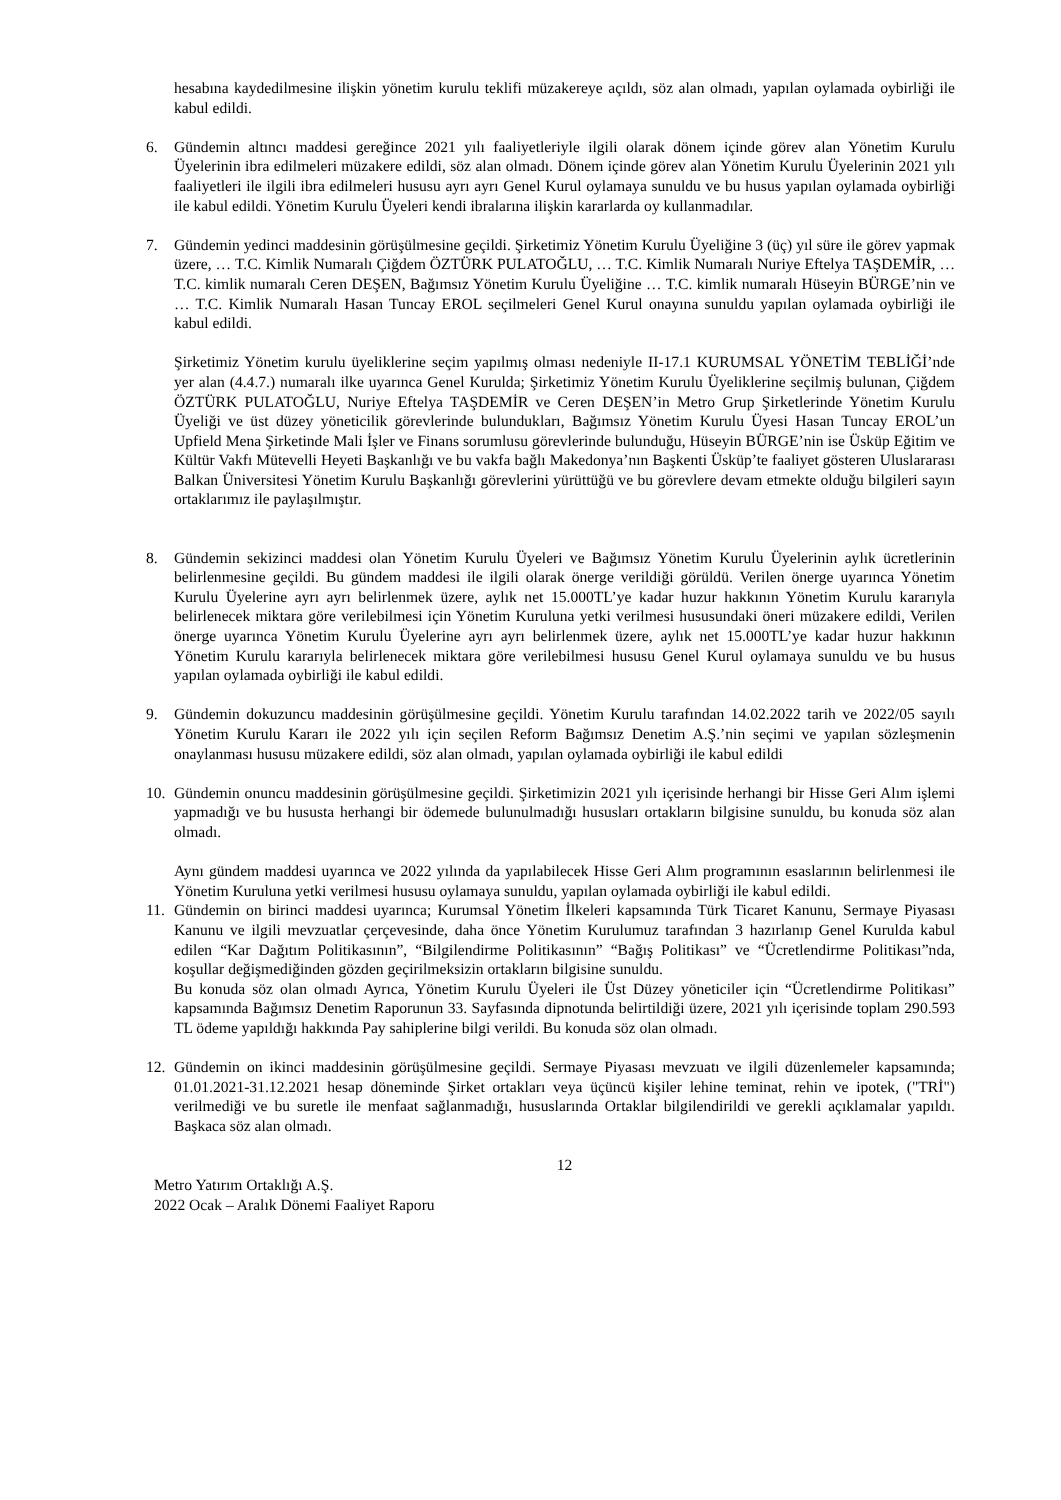hesabına kaydedilmesine ilişkin yönetim kurulu teklifi müzakereye açıldı, söz alan olmadı, yapılan oylamada oybirliği ile kabul edildi.
6. Gündemin altıncı maddesi gereğince 2021 yılı faaliyetleriyle ilgili olarak dönem içinde görev alan Yönetim Kurulu Üyelerinin ibra edilmeleri müzakere edildi, söz alan olmadı. Dönem içinde görev alan Yönetim Kurulu Üyelerinin 2021 yılı faaliyetleri ile ilgili ibra edilmeleri hususu ayrı ayrı Genel Kurul oylamaya sunuldu ve bu husus yapılan oylamada oybirliği ile kabul edildi. Yönetim Kurulu Üyeleri kendi ibralarına ilişkin kararlarda oy kullanmadılar.
7. Gündemin yedinci maddesinin görüşülmesine geçildi. Şirketimiz Yönetim Kurulu Üyeliğine 3 (üç) yıl süre ile görev yapmak üzere, … T.C. Kimlik Numaralı Çiğdem ÖZTÜRK PULATOĞLU, … T.C. Kimlik Numaralı Nuriye Eftelya TAŞDEMİR, … T.C. kimlik numaralı Ceren DEŞEN, Bağımsız Yönetim Kurulu Üyeliğine … T.C. kimlik numaralı Hüseyin BÜRGE’nin ve … T.C. Kimlik Numaralı Hasan Tuncay EROL seçilmeleri Genel Kurul onayına sunuldu yapılan oylamada oybirliği ile kabul edildi.
Şirketimiz Yönetim kurulu üyeliklerine seçim yapılmış olması nedeniyle II-17.1 KURUMSAL YÖNETİM TEBLİĞİ’nde yer alan (4.4.7.) numaralı ilke uyarınca Genel Kurulda; Şirketimiz Yönetim Kurulu Üyeliklerine seçilmiş bulunan, Çiğdem ÖZTÜRK PULATOĞLU, Nuriye Eftelya TAŞDEMİR ve Ceren DEŞEN’in Metro Grup Şirketlerinde Yönetim Kurulu Üyeliği ve üst düzey yöneticilik görevlerinde bulundukları, Bağımsız Yönetim Kurulu Üyesi Hasan Tuncay EROL’un Upfield Mena Şirketinde Mali İşler ve Finans sorumlusu görevlerinde bulunduğu, Hüseyin BÜRGE’nin ise Üsküp Eğitim ve Kültür Vakfı Mütevelli Heyeti Başkanlığı ve bu vakfa bağlı Makedonya’nın Başkenti Üsküp’te faaliyet gösteren Uluslararası Balkan Üniversitesi Yönetim Kurulu Başkanlığı görevlerini yürüttüğü ve bu görevlere devam etmekte olduğu bilgileri sayın ortaklarımız ile paylaşılmıştır.
8. Gündemin sekizinci maddesi olan Yönetim Kurulu Üyeleri ve Bağımsız Yönetim Kurulu Üyelerinin aylık ücretlerinin belirlenmesine geçildi. Bu gündem maddesi ile ilgili olarak önerge verildiği görüldü. Verilen önerge uyarınca Yönetim Kurulu Üyelerine ayrı ayrı belirlenmek üzere, aylık net 15.000TL’ye kadar huzur hakkının Yönetim Kurulu kararıyla belirlenecek miktara göre verilebilmesi için Yönetim Kuruluna yetki verilmesi hususundaki öneri müzakere edildi, Verilen önerge uyarınca Yönetim Kurulu Üyelerine ayrı ayrı belirlenmek üzere, aylık net 15.000TL’ye kadar huzur hakkının Yönetim Kurulu kararıyla belirlenecek miktara göre verilebilmesi hususu Genel Kurul oylamaya sunuldu ve bu husus yapılan oylamada oybirliği ile kabul edildi.
9. Gündemin dokuzuncu maddesinin görüşülmesine geçildi. Yönetim Kurulu tarafından 14.02.2022 tarih ve 2022/05 sayılı Yönetim Kurulu Kararı ile 2022 yılı için seçilen Reform Bağımsız Denetim A.Ş.’nin seçimi ve yapılan sözleşmenin onaylanması hususu müzakere edildi, söz alan olmadı, yapılan oylamada oybirliği ile kabul edildi
10.
Gündemin onuncu maddesinin görüşülmesine geçildi. Şirketimizin 2021 yılı içerisinde herhangi bir Hisse Geri Alım işlemi yapmadığı ve bu hususta herhangi bir ödemede bulunulmadığı hususları ortakların bilgisine sunuldu, bu konuda söz alan olmadı.
Aynı gündem maddesi uyarınca ve 2022 yılında da yapılabilecek Hisse Geri Alım programının esaslarının belirlenmesi ile Yönetim Kuruluna yetki verilmesi hususu oylamaya sunuldu, yapılan oylamada oybirliği ile kabul edildi.
11.
Gündemin on birinci maddesi uyarınca; Kurumsal Yönetim İlkeleri kapsamında Türk Ticaret Kanunu, Sermaye Piyasası Kanunu ve ilgili mevzuatlar çerçevesinde, daha önce Yönetim Kurulumuz tarafından 3 hazırlanıp Genel Kurulda kabul edilen “Kar Dağıtım Politikasının”, “Bilgilendirme Politikasının” “Bağış Politikası” ve “Ücretlendirme Politikası”nda, koşullar değişmediğinden gözden geçirilmeksizin ortakların bilgisine sunuldu.
Bu konuda söz olan olmadı Ayrıca, Yönetim Kurulu Üyeleri ile Üst Düzey yöneticiler için “Ücretlendirme Politikası” kapsamında Bağımsız Denetim Raporunun 33. Sayfasında dipnotunda belirtildiği üzere, 2021 yılı içerisinde toplam 290.593 TL ödeme yapıldığı hakkında Pay sahiplerine bilgi verildi. Bu konuda söz olan olmadı.
12.
Gündemin on ikinci maddesinin görüşülmesine geçildi. Sermaye Piyasası mevzuatı ve ilgili düzenlemeler kapsamında; 01.01.2021-31.12.2021 hesap döneminde Şirket ortakları veya üçüncü kişiler lehine teminat, rehin ve ipotek, ("TRİ") verilmediği ve bu suretle ile menfaat sağlanmadığı, hususlarında Ortaklar bilgilendirildi ve gerekli açıklamalar yapıldı. Başkaca söz alan olmadı.
12
Metro Yatırım Ortaklığı A.Ş.
2022 Ocak – Aralık Dönemi Faaliyet Raporu